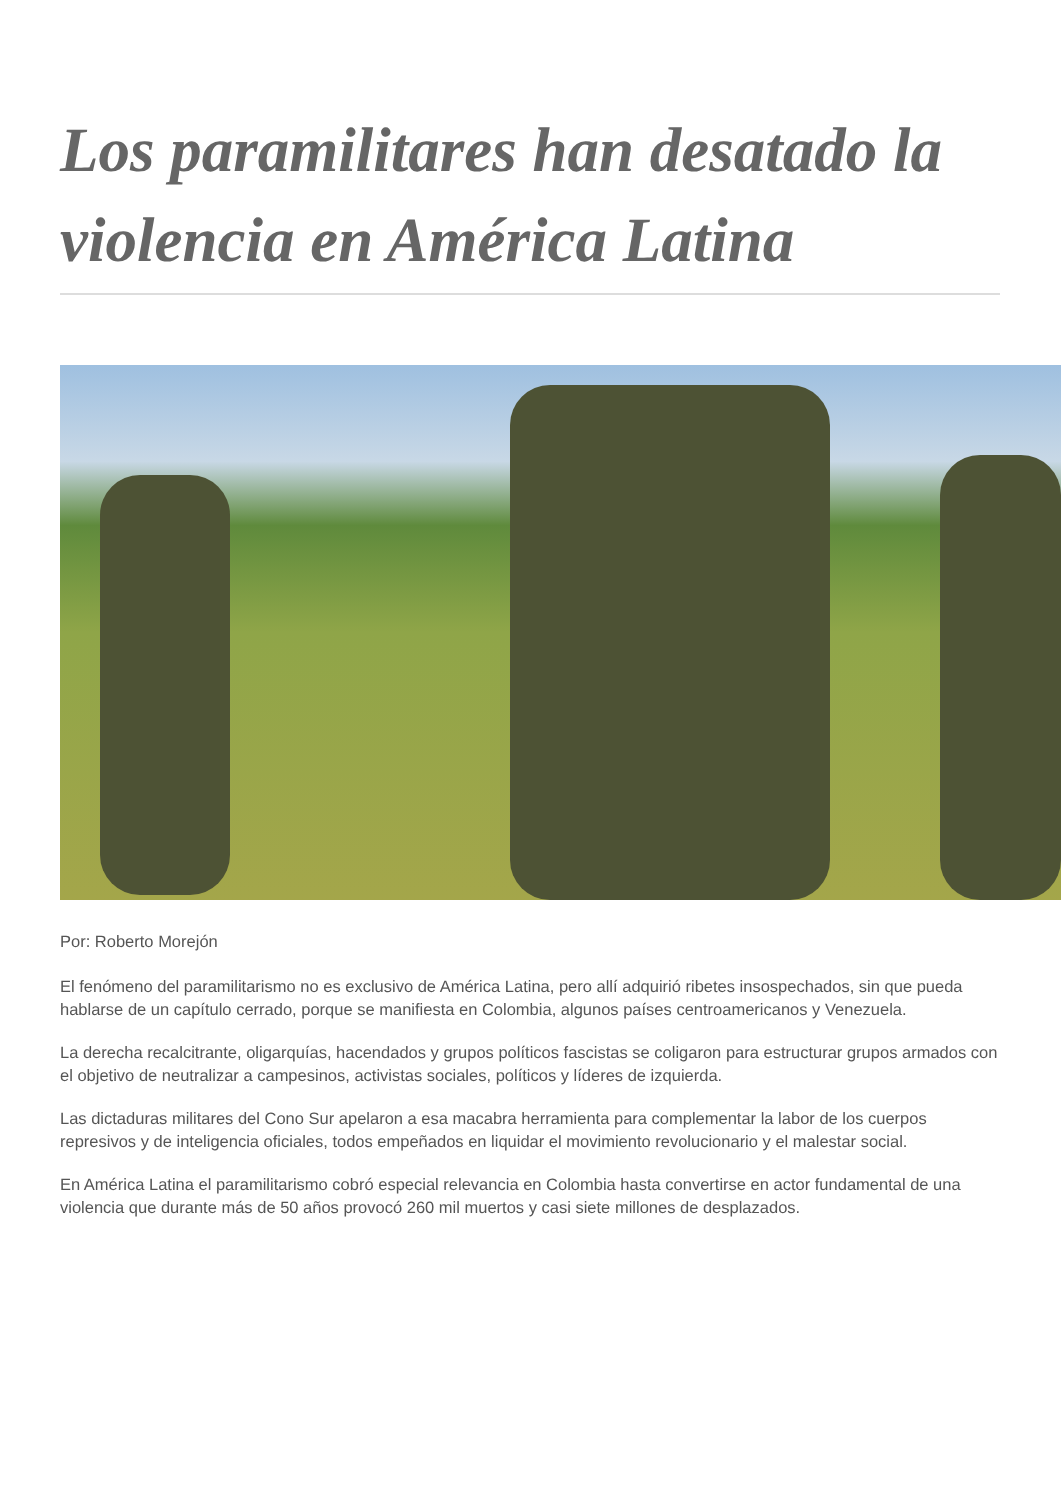Los paramilitares han desatado la violencia en América Latina
Por: Roberto Morejón
El fenómeno del paramilitarismo no es exclusivo de América Latina, pero allí adquirió ribetes insospechados, sin que pueda hablarse de un capítulo cerrado, porque se manifiesta en Colombia, algunos países centroamericanos y Venezuela.
La derecha recalcitrante, oligarquías, hacendados y grupos políticos fascistas se coligaron para estructurar grupos armados con el objetivo de neutralizar a campesinos, activistas sociales, políticos y líderes de izquierda.
Las dictaduras militares del Cono Sur apelaron a esa macabra herramienta para complementar la labor de los cuerpos represivos y de inteligencia oficiales, todos empeñados en liquidar el movimiento revolucionario y el malestar social.
En América Latina el paramilitarismo cobró especial relevancia en Colombia hasta convertirse en actor fundamental de una violencia que durante más de 50 años provocó 260 mil muertos y casi siete millones de desplazados.